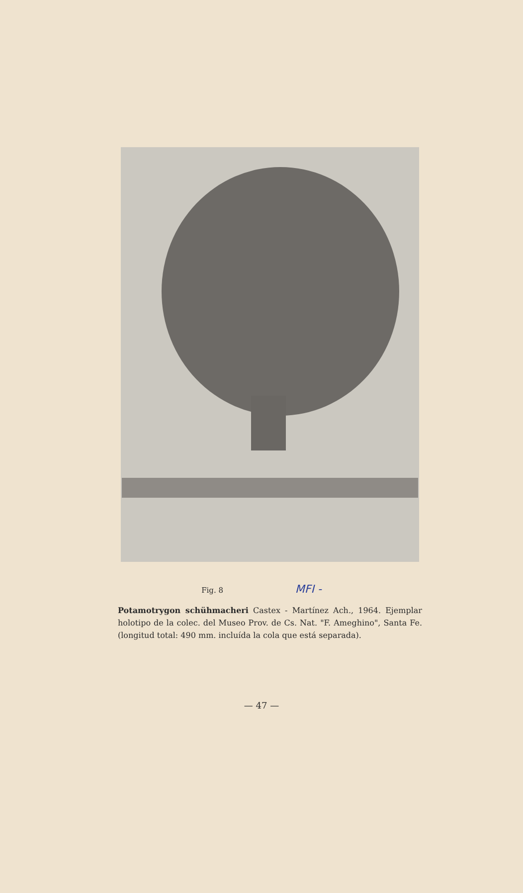Fig. 8 MFI -
Potamotrygon schühmacheri Castex - Martínez Ach., 1964. Ejemplar holotipo de la colec. del Museo Prov. de Cs. Nat. "F. Ameghino", Santa Fe. (longitud total: 490 mm. incluída la cola que está separada).
— 47 —